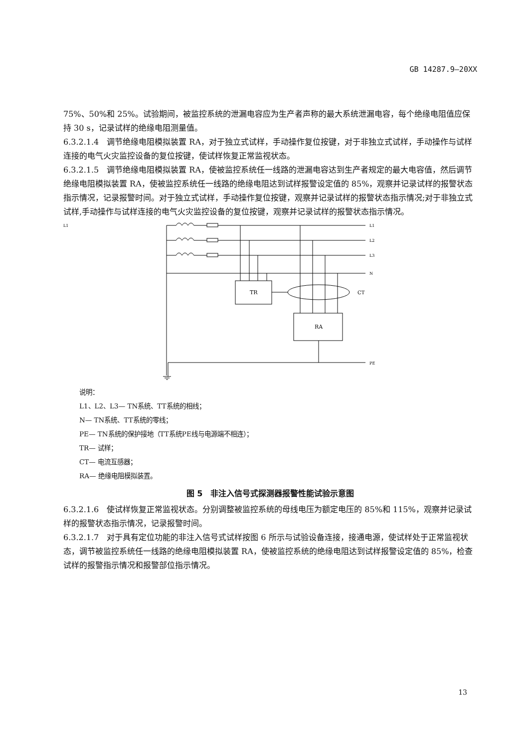GB 14287.9—20XX
75%、50%和 25%。试验期间，被监控系统的泄漏电容应为生产者声称的最大系统泄漏电容，每个绝缘电阻值应保持 30 s，记录试样的绝缘电阻测量值。
6.3.2.1.4　调节绝缘电阻模拟装置 RA，对于独立式试样，手动操作复位按键，对于非独立式试样，手动操作与试样连接的电气火灾监控设备的复位按键，使试样恢复正常监视状态。
6.3.2.1.5　调节绝缘电阻模拟装置 RA，使被监控系统任一线路的泄漏电容达到生产者规定的最大电容值，然后调节绝缘电阻模拟装置 RA，使被监控系统任一线路的绝缘电阻达到试样报警设定值的 85%，观察并记录试样的报警状态指示情况，记录报警时间。对于独立式试样，手动操作复位按键，观察并记录试样的报警状态指示情况;对于非独立式试样,手动操作与试样连接的电气火灾监控设备的复位按键，观察并记录试样的报警状态指示情况。
L1
L1
L2
L3
N
TR
CT
RA
PE
说明：
L1、L2、L3— TN系统、TT系统的相线；
N— TN系统、TT系统的零线；
PE— TN系统的保护接地（TT系统PE线与电源端不相连）；
TR— 试样；
CT— 电流互感器；
RA— 绝缘电阻模拟装置。
图 5　非注入信号式探测器报警性能试验示意图
6.3.2.1.6　使试样恢复正常监视状态。分别调整被监控系统的母线电压为额定电压的 85%和 115%，观察并记录试样的报警状态指示情况，记录报警时间。
6.3.2.1.7　对于具有定位功能的非注入信号式试样按图 6 所示与试验设备连接，接通电源，使试样处于正常监视状态，调节被监控系统任一线路的绝缘电阻模拟装置 RA，使被监控系统的绝缘电阻达到试样报警设定值的 85%，检查试样的报警指示情况和报警部位指示情况。
13